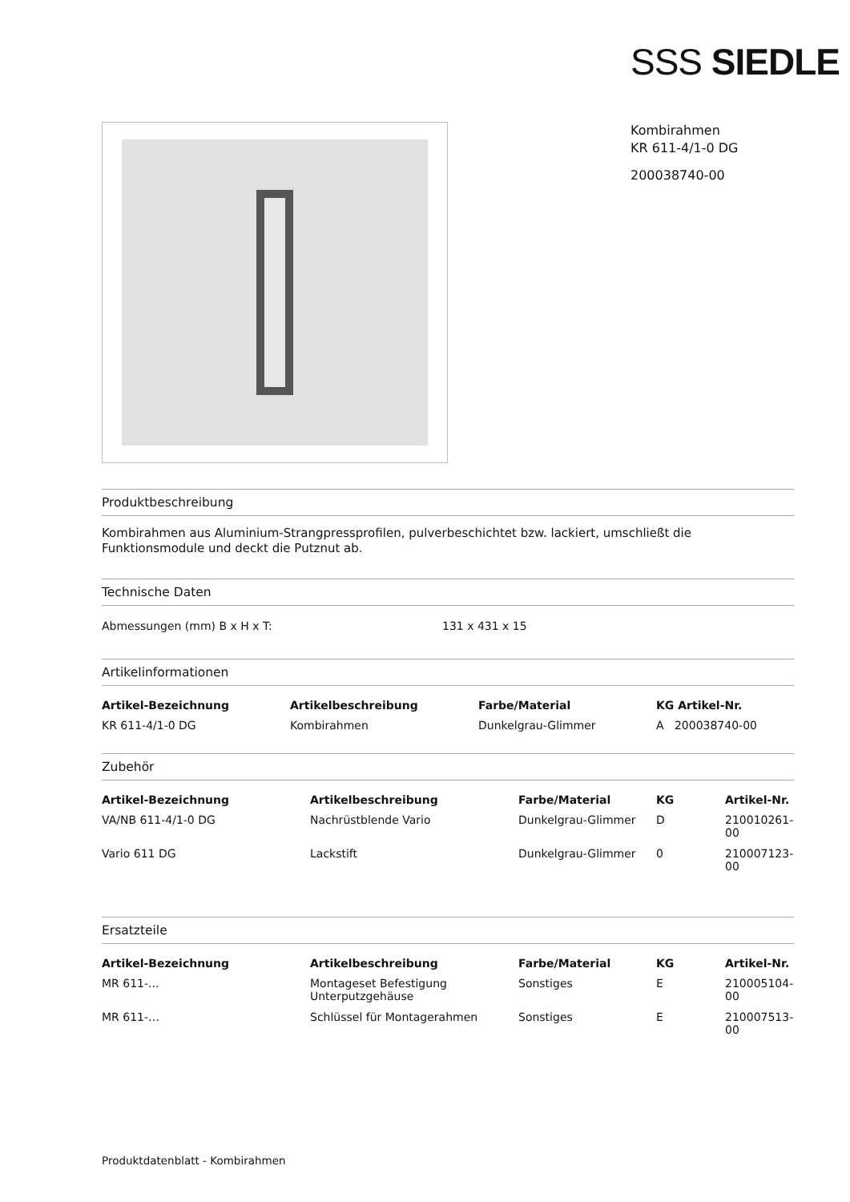SSS SIEDLE
Kombirahmen
KR 611-4/1-0 DG
200038740-00
Produktbeschreibung
Kombirahmen aus Aluminium-Strangpressprofilen, pulverbeschichtet bzw. lackiert, umschließt die Funktionsmodule und deckt die Putznut ab.
Technische Daten
| Abmessungen (mm) B x H x T: | 131 x 431 x 15 |
Artikelinformationen
| Artikel-Bezeichnung | Artikelbeschreibung | Farbe/Material | KG Artikel-Nr. |
| --- | --- | --- | --- |
| KR 611-4/1-0 DG | Kombirahmen | Dunkelgrau-Glimmer | A 200038740-00 |
Zubehör
| Artikel-Bezeichnung | Artikelbeschreibung | Farbe/Material | KG | Artikel-Nr. |
| --- | --- | --- | --- | --- |
| VA/NB 611-4/1-0 DG | Nachrüstblende Vario | Dunkelgrau-Glimmer | D | 210010261-00 |
| Vario 611 DG | Lackstift | Dunkelgrau-Glimmer | 0 | 210007123-00 |
Ersatzteile
| Artikel-Bezeichnung | Artikelbeschreibung | Farbe/Material | KG | Artikel-Nr. |
| --- | --- | --- | --- | --- |
| MR 611-... | Montageset Befestigung Unterputzgehäuse | Sonstiges | E | 210005104-00 |
| MR 611-… | Schlüssel für Montagerahmen | Sonstiges | E | 210007513-00 |
Produktdatenblatt - Kombirahmen